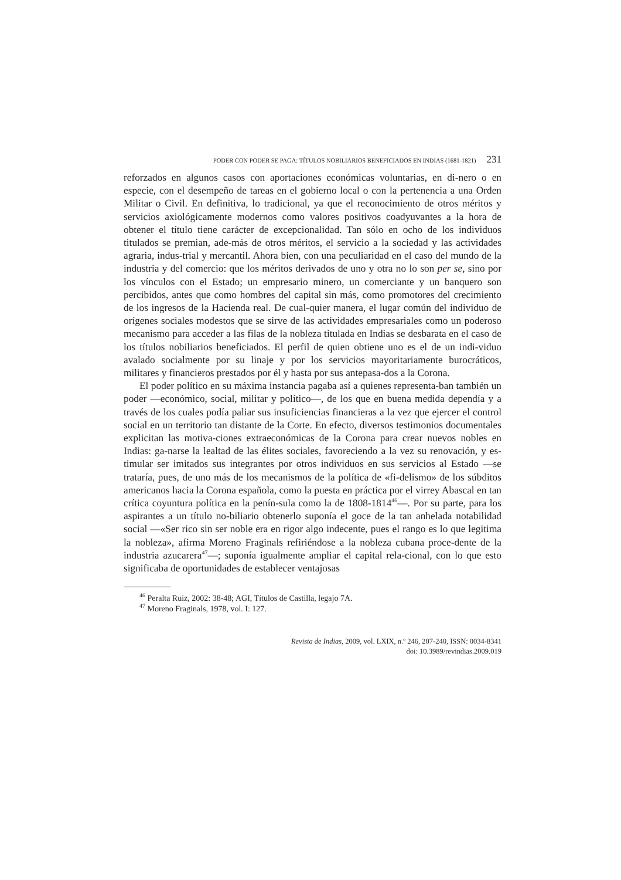PODER CON PODER SE PAGA: TÍTULOS NOBILIARIOS BENEFICIADOS EN INDIAS (1681-1821) 231
reforzados en algunos casos con aportaciones económicas voluntarias, en di-nero o en especie, con el desempeño de tareas en el gobierno local o con la pertenencia a una Orden Militar o Civil. En definitiva, lo tradicional, ya que el reconocimiento de otros méritos y servicios axiológicamente modernos como valores positivos coadyuvantes a la hora de obtener el título tiene carácter de excepcionalidad. Tan sólo en ocho de los individuos titulados se premian, ade-más de otros méritos, el servicio a la sociedad y las actividades agraria, indus-trial y mercantil. Ahora bien, con una peculiaridad en el caso del mundo de la industria y del comercio: que los méritos derivados de uno y otra no lo son per se, sino por los vínculos con el Estado; un empresario minero, un comerciante y un banquero son percibidos, antes que como hombres del capital sin más, como promotores del crecimiento de los ingresos de la Hacienda real. De cual-quier manera, el lugar común del individuo de orígenes sociales modestos que se sirve de las actividades empresariales como un poderoso mecanismo para acceder a las filas de la nobleza titulada en Indias se desbarata en el caso de los títulos nobiliarios beneficiados. El perfil de quien obtiene uno es el de un indi-viduo avalado socialmente por su linaje y por los servicios mayoritariamente burocráticos, militares y financieros prestados por él y hasta por sus antepasa-dos a la Corona.
El poder político en su máxima instancia pagaba así a quienes representa-ban también un poder —económico, social, militar y político—, de los que en buena medida dependía y a través de los cuales podía paliar sus insuficiencias financieras a la vez que ejercer el control social en un territorio tan distante de la Corte. En efecto, diversos testimonios documentales explicitan las motiva-ciones extraeconómicas de la Corona para crear nuevos nobles en Indias: ga-narse la lealtad de las élites sociales, favoreciendo a la vez su renovación, y es-timular ser imitados sus integrantes por otros individuos en sus servicios al Estado —se trataría, pues, de uno más de los mecanismos de la política de «fi-delismo» de los súbditos americanos hacia la Corona española, como la puesta en práctica por el virrey Abascal en tan crítica coyuntura política en la penín-sula como la de 1808-1814<sup>46</sup>—. Por su parte, para los aspirantes a un título no-biliario obtenerlo suponía el goce de la tan anhelada notabilidad social —«Ser rico sin ser noble era en rigor algo indecente, pues el rango es lo que legitima la nobleza», afirma Moreno Fraginals refiriéndose a la nobleza cubana proce-dente de la industria azucarera<sup>47</sup>—; suponía igualmente ampliar el capital rela-cional, con lo que esto significaba de oportunidades de establecer ventajosas
<sup>46</sup> Peralta Ruiz, 2002: 38-48; AGI, Títulos de Castilla, legajo 7A.
<sup>47</sup> Moreno Fraginals, 1978, vol. I: 127.
Revista de Indias, 2009, vol. LXIX, n.º 246, 207-240, ISSN: 0034-8341
doi: 10.3989/revindias.2009.019